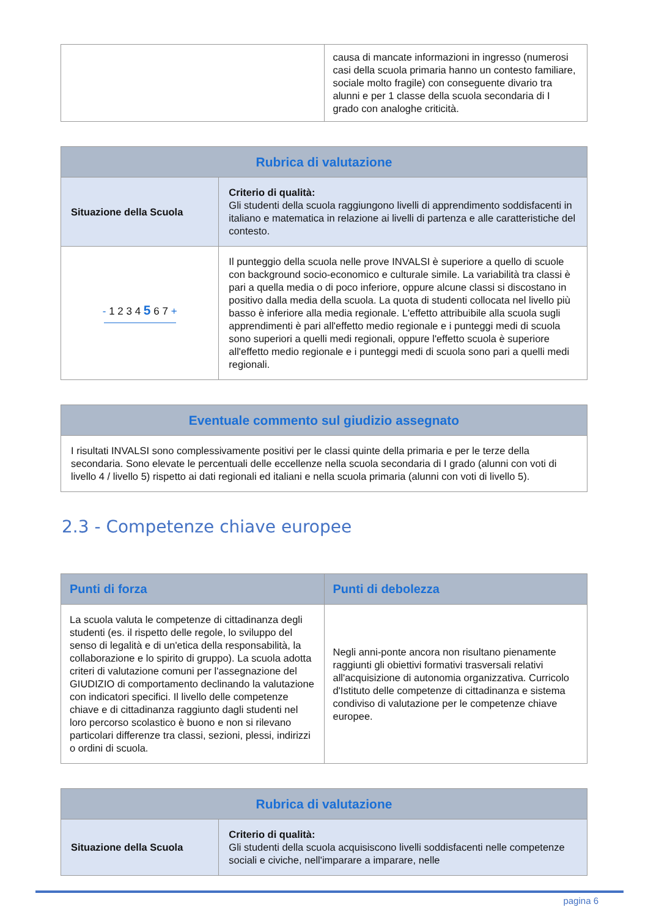| | causa di mancate informazioni in ingresso (numerosi casi della scuola primaria hanno un contesto familiare, sociale molto fragile) con conseguente divario tra alunni e per 1 classe della scuola secondaria di I grado con analoghe criticità. |
| Rubrica di valutazione | |
| --- | --- |
| Situazione della Scuola | Criterio di qualità: Gli studenti della scuola raggiungono livelli di apprendimento soddisfacenti in italiano e matematica in relazione ai livelli di partenza e alle caratteristiche del contesto. |
| - 1 2 3 4 5 6 7 + | Il punteggio della scuola nelle prove INVALSI è superiore a quello di scuole con background socio-economico e culturale simile. La variabilità tra classi è pari a quella media o di poco inferiore, oppure alcune classi si discostano in positivo dalla media della scuola. La quota di studenti collocata nel livello più basso è inferiore alla media regionale. L'effetto attribuibile alla scuola sugli apprendimenti è pari all'effetto medio regionale e i punteggi medi di scuola sono superiori a quelli medi regionali, oppure l'effetto scuola è superiore all'effetto medio regionale e i punteggi medi di scuola sono pari a quelli medi regionali. |
| Eventuale commento sul giudizio assegnato |
| --- |
| I risultati INVALSI sono complessivamente positivi per le classi quinte della primaria e per le terze della secondaria. Sono elevate le percentuali delle eccellenze nella scuola secondaria di I grado (alunni con voti di livello 4 / livello 5) rispetto ai dati regionali ed italiani e nella scuola primaria (alunni con voti di livello 5). |
2.3 - Competenze chiave europee
| Punti di forza | Punti di debolezza |
| --- | --- |
| La scuola valuta le competenze di cittadinanza degli studenti (es. il rispetto delle regole, lo sviluppo del senso di legalità e di un'etica della responsabilità, la collaborazione e lo spirito di gruppo). La scuola adotta criteri di valutazione comuni per l'assegnazione del GIUDIZIO di comportamento declinando la valutazione con indicatori specifici. Il livello delle competenze chiave e di cittadinanza raggiunto dagli studenti nel loro percorso scolastico è buono e non si rilevano particolari differenze tra classi, sezioni, plessi, indirizzi o ordini di scuola. | Negli anni-ponte ancora non risultano pienamente raggiunti gli obiettivi formativi trasversali relativi all'acquisizione di autonomia organizzativa. Curricolo d'Istituto delle competenze di cittadinanza e sistema condiviso di valutazione per le competenze chiave europee. |
| Rubrica di valutazione | |
| --- | --- |
| Situazione della Scuola | Criterio di qualità: Gli studenti della scuola acquisiscono livelli soddisfacenti nelle competenze sociali e civiche, nell'imparare a imparare, nelle |
pagina 6